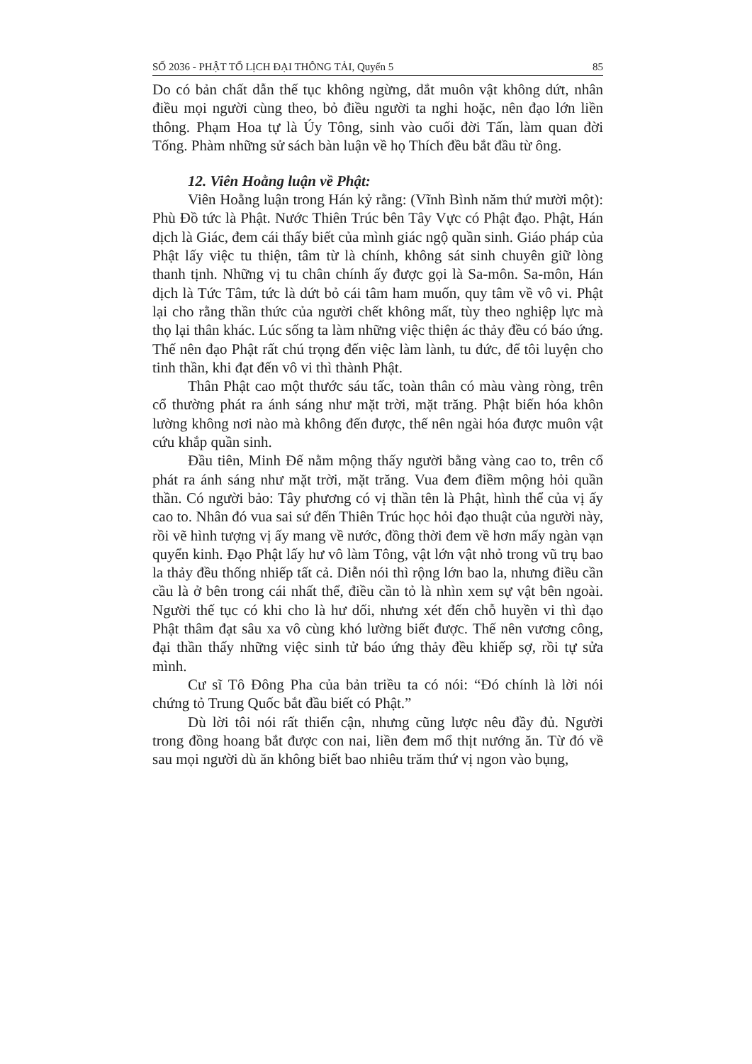SỐ 2036 - PHẬT TỔ LỊCH ĐẠI THÔNG TẢI, Quyển 5 85
Do có bản chất dẫn thế tục không ngừng, dắt muôn vật không dứt, nhân điều mọi người cùng theo, bỏ điều người ta nghi hoặc, nên đạo lớn liền thông. Phạm Hoa tự là Úy Tông, sinh vào cuối đời Tấn, làm quan đời Tống. Phàm những sử sách bàn luận về họ Thích đều bắt đầu từ ông.
12. Viên Hoằng luận về Phật:
Viên Hoằng luận trong Hán kỷ rằng: (Vĩnh Bình năm thứ mười một): Phù Đồ tức là Phật. Nước Thiên Trúc bên Tây Vực có Phật đạo. Phật, Hán dịch là Giác, đem cái thấy biết của mình giác ngộ quần sinh. Giáo pháp của Phật lấy việc tu thiện, tâm từ là chính, không sát sinh chuyên giữ lòng thanh tịnh. Những vị tu chân chính ấy được gọi là Sa-môn. Sa-môn, Hán dịch là Tức Tâm, tức là dứt bỏ cái tâm ham muốn, quy tâm về vô vi. Phật lại cho rằng thần thức của người chết không mất, tùy theo nghiệp lực mà thọ lại thân khác. Lúc sống ta làm những việc thiện ác thảy đều có báo ứng. Thế nên đạo Phật rất chú trọng đến việc làm lành, tu đức, để tôi luyện cho tinh thần, khi đạt đến vô vi thì thành Phật.
Thân Phật cao một thước sáu tấc, toàn thân có màu vàng ròng, trên cổ thường phát ra ánh sáng như mặt trời, mặt trăng. Phật biến hóa khôn lường không nơi nào mà không đến được, thế nên ngài hóa được muôn vật cứu khắp quần sinh.
Đầu tiên, Minh Đế nằm mộng thấy người bằng vàng cao to, trên cổ phát ra ánh sáng như mặt trời, mặt trăng. Vua đem điềm mộng hỏi quần thần. Có người bảo: Tây phương có vị thần tên là Phật, hình thể của vị ấy cao to. Nhân đó vua sai sứ đến Thiên Trúc học hỏi đạo thuật của người này, rồi vẽ hình tượng vị ấy mang về nước, đồng thời đem về hơn mấy ngàn vạn quyển kinh. Đạo Phật lấy hư vô làm Tông, vật lớn vật nhỏ trong vũ trụ bao la thảy đều thống nhiếp tất cả. Diễn nói thì rộng lớn bao la, nhưng điều cần cầu là ở bên trong cái nhất thể, điều cần tỏ là nhìn xem sự vật bên ngoài. Người thế tục có khi cho là hư dối, nhưng xét đến chỗ huyền vi thì đạo Phật thâm đạt sâu xa vô cùng khó lường biết được. Thế nên vương công, đại thần thấy những việc sinh tử báo ứng thảy đều khiếp sợ, rồi tự sửa mình.
Cư sĩ Tô Đông Pha của bản triều ta có nói: “Đó chính là lời nói chứng tỏ Trung Quốc bắt đầu biết có Phật.”
Dù lời tôi nói rất thiển cận, nhưng cũng lược nêu đầy đủ. Người trong đồng hoang bắt được con nai, liền đem mổ thịt nướng ăn. Từ đó về sau mọi người dù ăn không biết bao nhiêu trăm thứ vị ngon vào bụng,